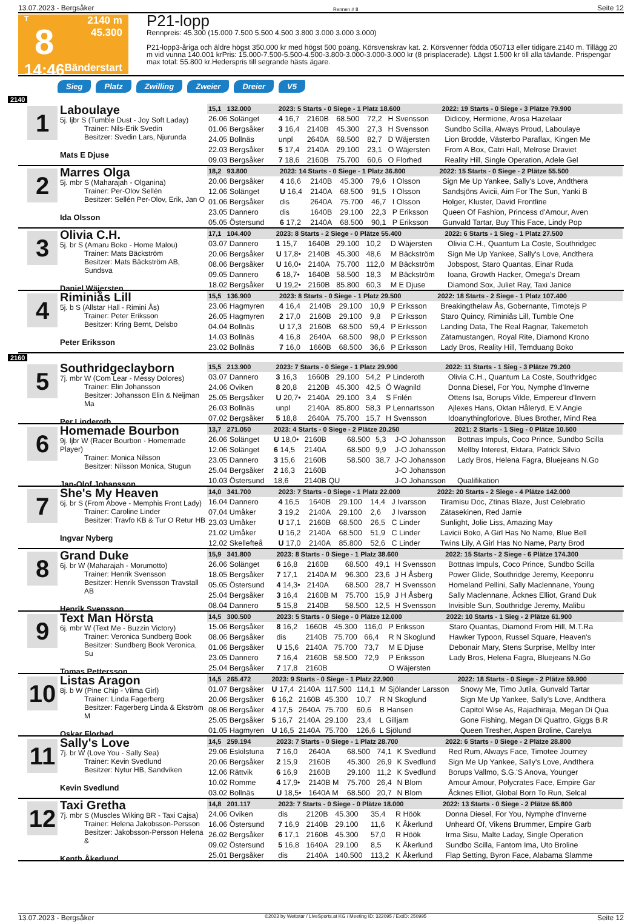13.07.2023 - Bergsåker Rennen # 8 Seite 12
T
8
14:46
2140 m
45.300
Bänderstart
P21-lopp
Rennpreis: 45.300 (15.000 7.500 5.500 4.500 3.800 3.000 3.000 3.000)
P21-lopp3-åriga och äldre högst 350.000 kr med högst 500 poäng. Körsvenskrav kat. 2. Körsvenner födda 050713 eller tidigare.2140 m. Tillägg 20 m vid vunna 140.001 krPris: 15.000-7.500-5.500-4.500-3.800-3.000-3.000-3.000 kr (8 prisplacerade). Lägst 1.500 kr till alla tävlande. Prispengar max total: 55.800 kr.Hederspris till segrande hästs ägare.
Sieg Platz Zwilling Zweier Dreier V5
2140
1
Laboulaye
5j. ljbr S (Tumble Dust - Joy Soft Laday)
Trainer: Nils-Erik Svedin
Besitzer: Svedin Lars, Njurunda
Mats E Djuse
| 15,1 132.000 | 2023: 5 Starts - 0 Siege - 1 Platz 18.600 | | | | | 2022: 19 Starts - 0 Siege - 3 Plätze 79.900 | |
| 26.06 Solänget | 4 16,7 | 2160B | 68.500 | 72,2 | H Svensson | | Didicoy, Hermione, Arosa Hazelaar |
| 01.06 Bergsåker | 3 16,4 | 2140B | 45.300 | 27,3 | H Svensson | | Sundbo Scilla, Always Proud, Laboulaye |
| 24.05 Bollnäs | unpl | 2640A | 68.500 | 82,7 | D Wäjersten | | Lion Brodde, Västerbo Paraflax, Kingen Me |
| 22.03 Bergsåker | 5 17,4 | 2140A | 29.100 | 23,1 | O Wäjersten | | From A Box, Catri Hall, Melrose Draviet |
| 09.03 Bergsåker | 7 18,6 | 2160B | 75.700 | 60,6 | O Florhed | | Reality Hill, Single Operation, Adele Gel |
2
Marres Olga
5j. mbr S (Maharajah - Olganina)
Trainer: Per-Olov Sellén
Besitzer: Sellén Per-Olov, Erik, Jan O
Ida Olsson
| 18,2 93.800 | 2023: 14 Starts - 0 Siege - 1 Platz 36.800 | | | | | 2022: 15 Starts - 0 Siege - 2 Plätze 55.500 | |
| 20.06 Bergsåker | 4 16,6 | 2140B | 45.300 | 79,6 | I Olsson | | Sign Me Up Yankee, Sally's Love, Andthera |
| 12.06 Solänget | U 16,4 | 2140A | 68.500 | 91,5 | I Olsson | | Sandsjöns Avicii, Aim For The Sun, Yanki B |
| 01.06 Bergsåker | dis | 2640A | 75.700 | 46,7 | I Olsson | | Holger, Kluster, David Frontline |
| 23.05 Dannero | dis | 1640B | 29.100 | 22,3 | P Eriksson | | Queen Of Fashion, Princess d'Amour, Aven |
| 05.05 Östersund | 6 17,2 | 2140A | 68.500 | 90,1 | P Eriksson | | Gunvald Tartar, Buy This Face, Lindy Pop |
3
Olivia C.H.
5j. br S (Amaru Boko - Home Malou)
Trainer: Mats Bäckström
Besitzer: Mats Bäckström AB, Sundsva
Daniel Wäjersten
| 17,1 104.400 | 2023: 8 Starts - 2 Siege - 0 Plätze 55.400 | | | | | 2022: 6 Starts - 1 Sieg - 1 Platz 27.500 | |
| 03.07 Dannero | 1 15,7 | 1640B | 29.100 | 10,2 | D Wäjersten | | Olivia C.H., Quantum La Coste, Southridgec |
| 20.06 Bergsåker | U 17,8• | 2140B | 45.300 | 48,6 | M Bäckström | | Sign Me Up Yankee, Sally's Love, Andthera |
| 08.06 Bergsåker | U 16,0• | 2140A | 75.700 | 112,0 | M Bäckström | | Jobspost, Staro Quantas, Einar Ruda |
| 09.05 Dannero | 6 18,7• | 1640B | 58.500 | 18,3 | M Bäckström | | Ioana, Growth Hacker, Omega's Dream |
| 18.02 Bergsåker | U 19,2• | 2160B | 85.800 | 60,3 | M E Djuse | | Diamond Sox, Juliet Ray, Taxi Janice |
4
Riminiås Lill
5j. b S (Allstar Hall - Rimini Ås)
Trainer: Peter Eriksson
Besitzer: Kring Bernt, Delsbo
Peter Eriksson
| 15,5 136.900 | 2023: 8 Starts - 0 Siege - 1 Platz 29.500 | | | | | 2022: 18 Starts - 2 Siege - 1 Platz 107.400 | |
| 23.06 Hagmyren | 4 16,4 | 2140B | 29.100 | 10,9 | P Eriksson | | Breakingthelaw Ås, Gobernante, Timotejs P |
| 26.05 Hagmyren | 2 17,0 | 2160B | 29.100 | 9,8 | P Eriksson | | Staro Quincy, Riminiås Lill, Tumble One |
| 04.04 Bollnäs | U 17,3 | 2160B | 68.500 | 59,4 | P Eriksson | | Landing Data, The Real Ragnar, Takemetoh |
| 14.03 Bollnäs | 4 16,8 | 2640A | 68.500 | 98,0 | P Eriksson | | Zätamustangen, Royal Rite, Diamond Krono |
| 23.02 Bollnäs | 7 16,0 | 1660B | 68.500 | 36,6 | P Eriksson | | Lady Bros, Reality Hill, Temduang Boko |
2160
5
Southridgeclayborn
7j. mbr W (Com Lear - Messy Dolores)
Trainer: Elin Johansson
Besitzer: Johansson Elin & Neijman Ma
Per Linderoth
| 15,5 213.900 | 2023: 7 Starts - 0 Siege - 1 Platz 29.900 | | | | | 2022: 11 Starts - 1 Sieg - 3 Plätze 79.200 | |
| 03.07 Dannero | 3 16,3 | 1660B | 29.100 | 54,2 | P Linderoth | | Olivia C.H., Quantum La Coste, Southridgec |
| 24.06 Oviken | 8 20,8 | 2120B | 45.300 | 42,5 | Ö Wagnild | | Donna Diesel, For You, Nymphe d'Inverne |
| 25.05 Bergsåker | U 20,7• | 2140A | 29.100 | 3,4 | S Frilén | | Ottens Isa, Borups Vilde, Empereur d'Invern |
| 26.03 Bollnäs | unpl | 2140A | 85.800 | 58,3 | P Lennartsson | | Ajlexes Hans, Oktan Håleryd, E.V.Angie |
| 07.02 Bergsåker | 5 18,8 | 2640A | 75.700 | 15,7 | H Svensson | | Idoanythingforlove, Blues Brother, Mind Rea |
6
Homemade Bourbon
9j. ljbr W (Racer Bourbon - Homemade Player)
Trainer: Monica Nilsson
Besitzer: Nilsson Monica, Stugun
Jan-Olof Johansson
| 13,7 271.050 | 2023: 4 Starts - 0 Siege - 2 Plätze 20.250 | | | | | 2021: 2 Starts - 1 Sieg - 0 Plätze 10.500 | |
| 26.06 Solänget | U 18,0• | 2160B | 68.500 | 5,3 | J-O Johansson | | Bottnas Impuls, Coco Prince, Sundbo Scilla |
| 12.06 Solänget | 6 14,5 | 2140A | 68.500 | 9,9 | J-O Johansson | | Mellby Interest, Ektara, Patrick Silvio |
| 23.05 Dannero | 3 15,6 | 2160B | 58.500 | 38,7 | J-O Johansson | | Lady Bros, Helena Fagra, Bluejeans N.Go |
| 25.04 Bergsåker | 2 16,3 | 2160B | | | J-O Johansson | | |
| 10.03 Östersund | 18,6 | 2140B QU | | | J-O Johansson | | Qualifikation |
7
She's My Heaven
6j. br S (From Above - Memphis Front Lady)
Trainer: Caroline Linder
Besitzer: Travfo KB & Tur O Retur HB
Ingvar Nyberg
| 14,0 341.700 | 2023: 7 Starts - 0 Siege - 1 Platz 22.000 | | | | | 2022: 20 Starts - 2 Siege - 4 Plätze 142.000 | |
| 16.04 Dannero | 4 16,5 | 1640B | 29.100 | 14,4 | J Ivarsson | | Tiramisu Doc, Ztinas Blaze, Just Celebratio |
| 07.04 Umåker | 3 19,2 | 2140A | 29.100 | 2,6 | J Ivarsson | | Zätasekinen, Red Jamie |
| 23.03 Umåker | U 17,1 | 2160B | 68.500 | 26,5 | C Linder | | Sunlight, Jolie Liss, Amazing May |
| 21.02 Umåker | U 16,2 | 2140A | 68.500 | 51,9 | C Linder | | Lavicii Boko, A Girl Has No Name, Blue Bell |
| 12.02 Skellefteå | U 17,0 | 2140A | 85.800 | 52,6 | C Linder | | Twins Lily, A Girl Has No Name, Party Brod |
8
Grand Duke
6j. br W (Maharajah - Morumotto)
Trainer: Henrik Svensson
Besitzer: Henrik Svensson Travstall AB
Henrik Svensson
| 15,9 341.800 | 2023: 8 Starts - 0 Siege - 1 Platz 38.600 | | | | | 2022: 15 Starts - 2 Siege - 6 Plätze 174.300 | |
| 26.06 Solänget | 6 16,8 | 2160B | 68.500 | 49,1 | H Svensson | | Bottnas Impuls, Coco Prince, Sundbo Scilla |
| 18.05 Bergsåker | 7 17,1 | 2140A M | 96.300 | 23,6 | J H Åsberg | | Power Glide, Southridge Jeremy, Keeponru |
| 05.05 Östersund | 4 14,3• | 2140A | 68.500 | 28,7 | H Svensson | | Homeland Pellini, Sally Maclennane, Young |
| 25.04 Bergsåker | 3 16,4 | 2160B M | 75.700 | 15,9 | J H Åsberg | | Sally Maclennane, Åcknes Elliot, Grand Duk |
| 08.04 Dannero | 5 15,8 | 2140B | 58.500 | 12,5 | H Svensson | | Invisible Sun, Southridge Jeremy, Malibu |
9
Text Man Hörsta
6j. mbr W (Text Me - Buzzin Victory)
Trainer: Veronica Sundberg Book
Besitzer: Sundberg Book Veronica, Su
Tomas Pettersson
| 14,5 300.500 | 2023: 5 Starts - 0 Siege - 0 Plätze 12.000 | | | | | 2022: 10 Starts - 1 Sieg - 2 Plätze 61.900 | |
| 15.06 Bergsåker | 8 16,2 | 1660B | 45.300 | 116,0 | P Eriksson | | Staro Quantas, Diamond From Hill, M.T.Ra |
| 08.06 Bergsåker | dis | 2140B | 75.700 | 66,4 | R N Skoglund | | Hawker Typoon, Russel Square, Heaven's |
| 01.06 Bergsåker | U 15,6 | 2140A | 75.700 | 73,7 | M E Djuse | | Debonair Mary, Stens Surprise, Mellby Inter |
| 23.05 Dannero | 7 16,4 | 2160B | 58.500 | 72,9 | P Eriksson | | Lady Bros, Helena Fagra, Bluejeans N.Go |
| 25.04 Bergsåker | 7 17,8 | 2160B | | | O Wäjersten | | |
10
Listas Aragon
8j. b W (Pine Chip - Vilma Girl)
Trainer: Linda Fagerberg
Besitzer: Fagerberg Linda & Ekström M
Oskar Florhed
| 14,5 265.472 | 2023: 9 Starts - 0 Siege - 1 Platz 22.900 | | | | | 2022: 18 Starts - 0 Siege - 2 Plätze 59.900 | |
| 01.07 Bergsåker | U 17,4 | 2140A | 117.500 | 114,1 | M Sjölander Larsson | | Snowy Me, Timo Jutila, Gunvald Tartar |
| 20.06 Bergsåker | 6 16,2 | 2160B | 45.300 | 10,7 | R N Skoglund | | Sign Me Up Yankee, Sally's Love, Andthera |
| 08.06 Bergsåker | 4 17,5 | 2640A | 75.700 | 60,6 | B Hansen | | Capitol Wise As, Rajadhiraja, Megan Di Qua |
| 25.05 Bergsåker | 5 16,7 | 2140A | 29.100 | 23,4 | L Gilljam | | Gone Fishing, Megan Di Quattro, Giggs B.R |
| 01.05 Hagmyren | U 16,5 | 2140A | 75.700 | 126,6 | L Sjölund | | Queen Tresher, Aspen Broline, Carelya |
11
Sally's Love
7j. br W (Love You - Sally Sea)
Trainer: Kevin Svedlund
Besitzer: Nytur HB, Sandviken
Kevin Svedlund
| 14,5 259.194 | 2023: 7 Starts - 0 Siege - 1 Platz 28.700 | | | | | 2022: 6 Starts - 0 Siege - 2 Plätze 28.800 | |
| 29.06 Eskilstuna | 7 16,0 | 2640A | 68.500 | 74,1 | K Svedlund | | Red Rum, Always Face, Timotee Journey |
| 20.06 Bergsåker | 2 15,9 | 2160B | 45.300 | 26,9 | K Svedlund | | Sign Me Up Yankee, Sally's Love, Andthera |
| 12.06 Rättvik | 6 16,9 | 2160B | 29.100 | 11,2 | K Svedlund | | Borups Vallmo, S.G.'S Anova, Younger |
| 10.02 Romme | 4 17,9• | 2140B M | 75.700 | 26,4 | N Blom | | Amour Amour, Polycrates Face, Empire Gar |
| 03.02 Bollnäs | U 18,5• | 1640A M | 68.500 | 20,7 | N Blom | | Åcknes Elliot, Global Born To Run, Selcal |
12
Taxi Gretha
7j. mbr S (Muscles Wiking BR - Taxi Cajsa)
Trainer: Helena Jakobsson-Persson
Besitzer: Jakobsson-Persson Helena &
Kenth Åkerlund
| 14,8 201.117 | 2023: 7 Starts - 0 Siege - 0 Plätze 18.000 | | | | | 2022: 13 Starts - 0 Siege - 2 Plätze 65.800 | |
| 24.06 Oviken | dis | 2120B | 45.300 | 35,4 | R Höök | | Donna Diesel, For You, Nymphe d'Inverne |
| 16.06 Östersund | 7 16,9 | 2140B | 29.100 | 11,6 | K Åkerlund | | Unheard Of, Vikens Brummer, Empire Garb |
| 26.02 Bergsåker | 6 17,1 | 2160B | 45.300 | 57,0 | R Höök | | Irma Sisu, Malte Laday, Single Operation |
| 09.02 Östersund | 5 16,8 | 1640A | 29.100 | 8,5 | K Åkerlund | | Sundbo Scilla, Fantom Ima, Uto Broline |
| 25.01 Bergsåker | dis | 2140A | 140.500 | 113,2 | K Åkerlund | | Flap Setting, Byron Face, Alabama Slamme |
13.07.2023 - Bergsåker ©2023 by Wettstar / LiveSports.at KG / Meeting ID: 322095 / ExtID: 250995 Seite 12